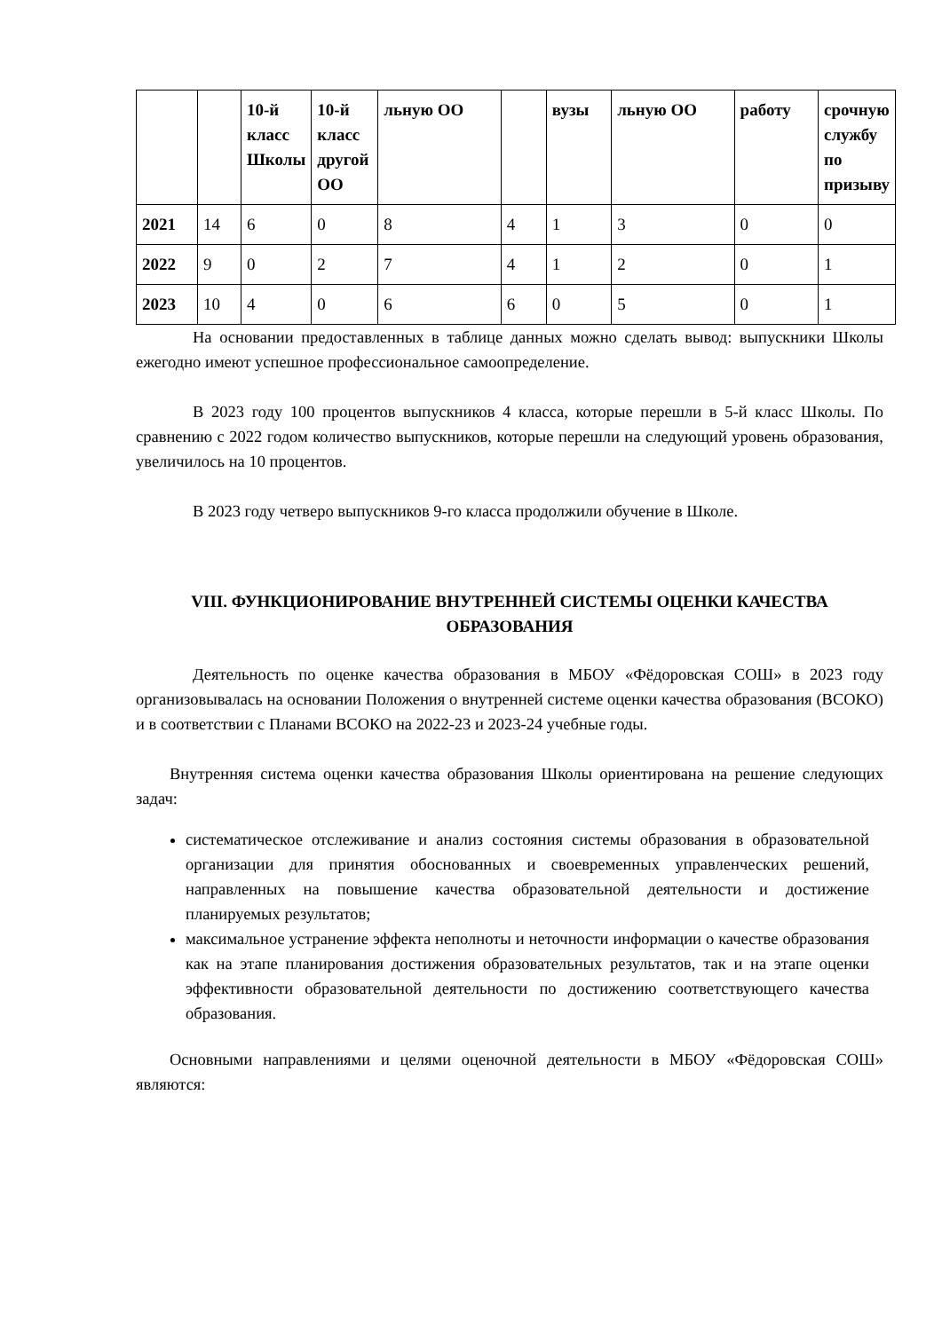| | | 10-й класс Школы | 10-й класс другой ОО | льную ОО | | вузы | льную ОО | работу | срочную службу по призыву |
| --- | --- | --- | --- | --- | --- | --- | --- | --- | --- |
| 2021 | 14 | 6 | 0 | 8 | 4 | 1 | 3 | 0 | 0 |
| 2022 | 9 | 0 | 2 | 7 | 4 | 1 | 2 | 0 | 1 |
| 2023 | 10 | 4 | 0 | 6 | 6 | 0 | 5 | 0 | 1 |
На основании предоставленных в таблице данных можно сделать вывод: выпускники Школы ежегодно имеют успешное профессиональное самоопределение.
В 2023 году 100 процентов выпускников 4 класса, которые перешли в 5-й класс Школы. По сравнению с 2022 годом количество выпускников, которые перешли на следующий уровень образования, увеличилось на 10 процентов.
В 2023 году четверо выпускников 9-го класса продолжили обучение в Школе.
VIII. ФУНКЦИОНИРОВАНИЕ ВНУТРЕННЕЙ СИСТЕМЫ ОЦЕНКИ КАЧЕСТВА ОБРАЗОВАНИЯ
Деятельность по оценке качества образования в МБОУ «Фёдоровская СОШ» в 2023 году организовывалась на основании Положения о внутренней системе оценки качества образования (ВСОКО) и в соответствии с Планами ВСОКО на 2022-23 и 2023-24 учебные годы.
Внутренняя система оценки качества образования Школы ориентирована на решение следующих задач:
систематическое отслеживание и анализ состояния системы образования в образовательной организации для принятия обоснованных и своевременных управленческих решений, направленных на повышение качества образовательной деятельности и достижение планируемых результатов;
максимальное устранение эффекта неполноты и неточности информации о качестве образования как на этапе планирования достижения образовательных результатов, так и на этапе оценки эффективности образовательной деятельности по достижению соответствующего качества образования.
Основными направлениями и целями оценочной деятельности в МБОУ «Фёдоровская СОШ» являются: